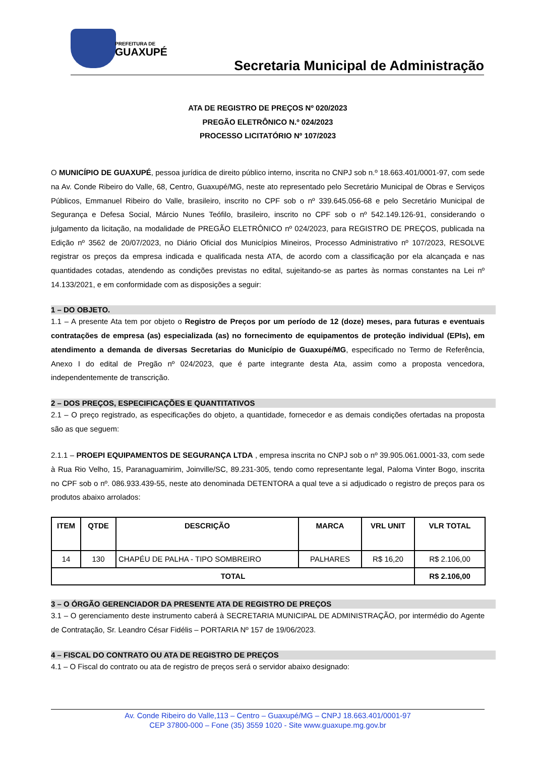PREFEITURA DE
GUAXUPÉ
Secretaria Municipal de Administração
ATA DE REGISTRO DE PREÇOS Nº 020/2023
PREGÃO ELETRÔNICO N.º 024/2023
PROCESSO LICITATÓRIO Nº 107/2023
O MUNICÍPIO DE GUAXUPÉ, pessoa jurídica de direito público interno, inscrita no CNPJ sob n.º 18.663.401/0001-97, com sede na Av. Conde Ribeiro do Valle, 68, Centro, Guaxupé/MG, neste ato representado pelo Secretário Municipal de Obras e Serviços Públicos, Emmanuel Ribeiro do Valle, brasileiro, inscrito no CPF sob o nº 339.645.056-68 e pelo Secretário Municipal de Segurança e Defesa Social, Márcio Nunes Teófilo, brasileiro, inscrito no CPF sob o nº 542.149.126-91, considerando o julgamento da licitação, na modalidade de PREGÃO ELETRÔNICO nº 024/2023, para REGISTRO DE PREÇOS, publicada na Edição nº 3562 de 20/07/2023, no Diário Oficial dos Municípios Mineiros, Processo Administrativo nº 107/2023, RESOLVE registrar os preços da empresa indicada e qualificada nesta ATA, de acordo com a classificação por ela alcançada e nas quantidades cotadas, atendendo as condições previstas no edital, sujeitando-se as partes às normas constantes na Lei nº 14.133/2021, e em conformidade com as disposições a seguir:
1 – DO OBJETO.
1.1 – A presente Ata tem por objeto o Registro de Preços por um período de 12 (doze) meses, para futuras e eventuais contratações de empresa (as) especializada (as) no fornecimento de equipamentos de proteção individual (EPIs), em atendimento a demanda de diversas Secretarias do Município de Guaxupé/MG, especificado no Termo de Referência, Anexo I do edital de Pregão nº 024/2023, que é parte integrante desta Ata, assim como a proposta vencedora, independentemente de transcrição.
2 – DOS PREÇOS, ESPECIFICAÇÕES E QUANTITATIVOS
2.1 – O preço registrado, as especificações do objeto, a quantidade, fornecedor e as demais condições ofertadas na proposta são as que seguem:
2.1.1 – PROEPI EQUIPAMENTOS DE SEGURANÇA LTDA , empresa inscrita no CNPJ sob o nº 39.905.061.0001-33, com sede à Rua Rio Velho, 15, Paranaguamirim, Joinville/SC, 89.231-305, tendo como representante legal, Paloma Vinter Bogo, inscrita no CPF sob o nº. 086.933.439-55, neste ato denominada DETENTORA a qual teve a si adjudicado o registro de preços para os produtos abaixo arrolados:
| ITEM | QTDE | DESCRIÇÃO | MARCA | VRL UNIT | VLR TOTAL |
| --- | --- | --- | --- | --- | --- |
| 14 | 130 | CHAPÉU DE PALHA - TIPO SOMBREIRO | PALHARES | R$ 16,20 | R$ 2.106,00 |
| TOTAL | | | | | R$ 2.106,00 |
3 – O ÓRGÃO GERENCIADOR DA PRESENTE ATA DE REGISTRO DE PREÇOS
3.1 – O gerenciamento deste instrumento caberá à SECRETARIA MUNICIPAL DE ADMINISTRAÇÃO, por intermédio do Agente de Contratação, Sr. Leandro César Fidélis – PORTARIA Nº 157 de 19/06/2023.
4 – FISCAL DO CONTRATO OU ATA DE REGISTRO DE PREÇOS
4.1 – O Fiscal do contrato ou ata de registro de preços será o servidor abaixo designado:
Av. Conde Ribeiro do Valle,113 – Centro – Guaxupé/MG – CNPJ 18.663.401/0001-97
CEP 37800-000 – Fone (35) 3559 1020 - Site www.guaxupe.mg.gov.br